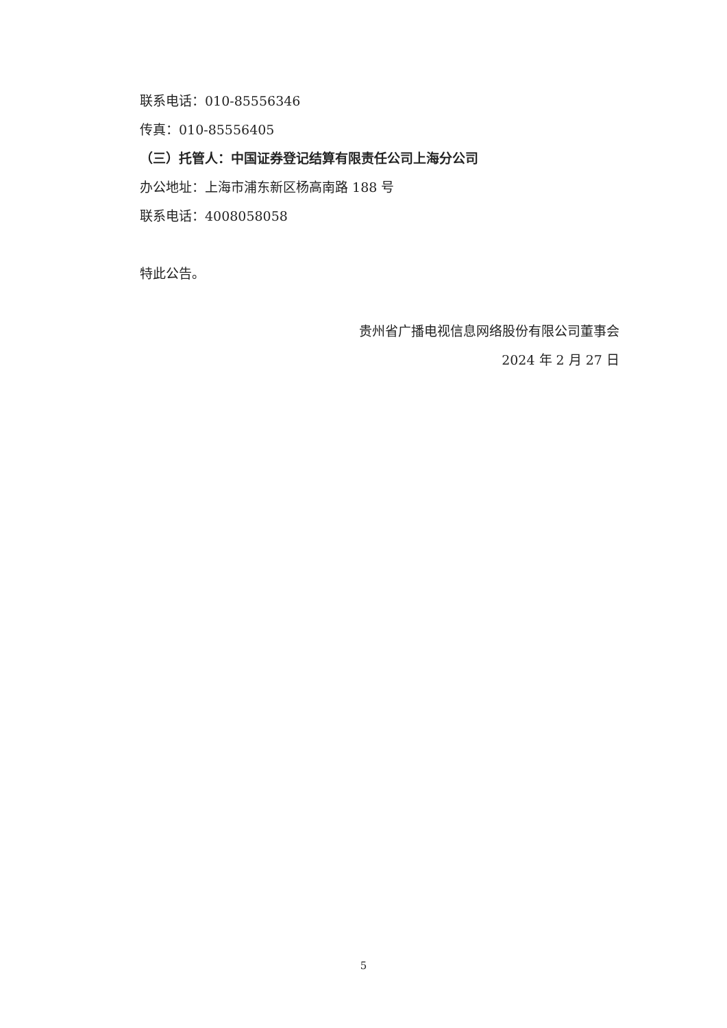联系电话：010-85556346
传真：010-85556405
（三）托管人：中国证券登记结算有限责任公司上海分公司
办公地址：上海市浦东新区杨高南路 188 号
联系电话：4008058058
特此公告。
贵州省广播电视信息网络股份有限公司董事会
2024 年 2 月 27 日
5